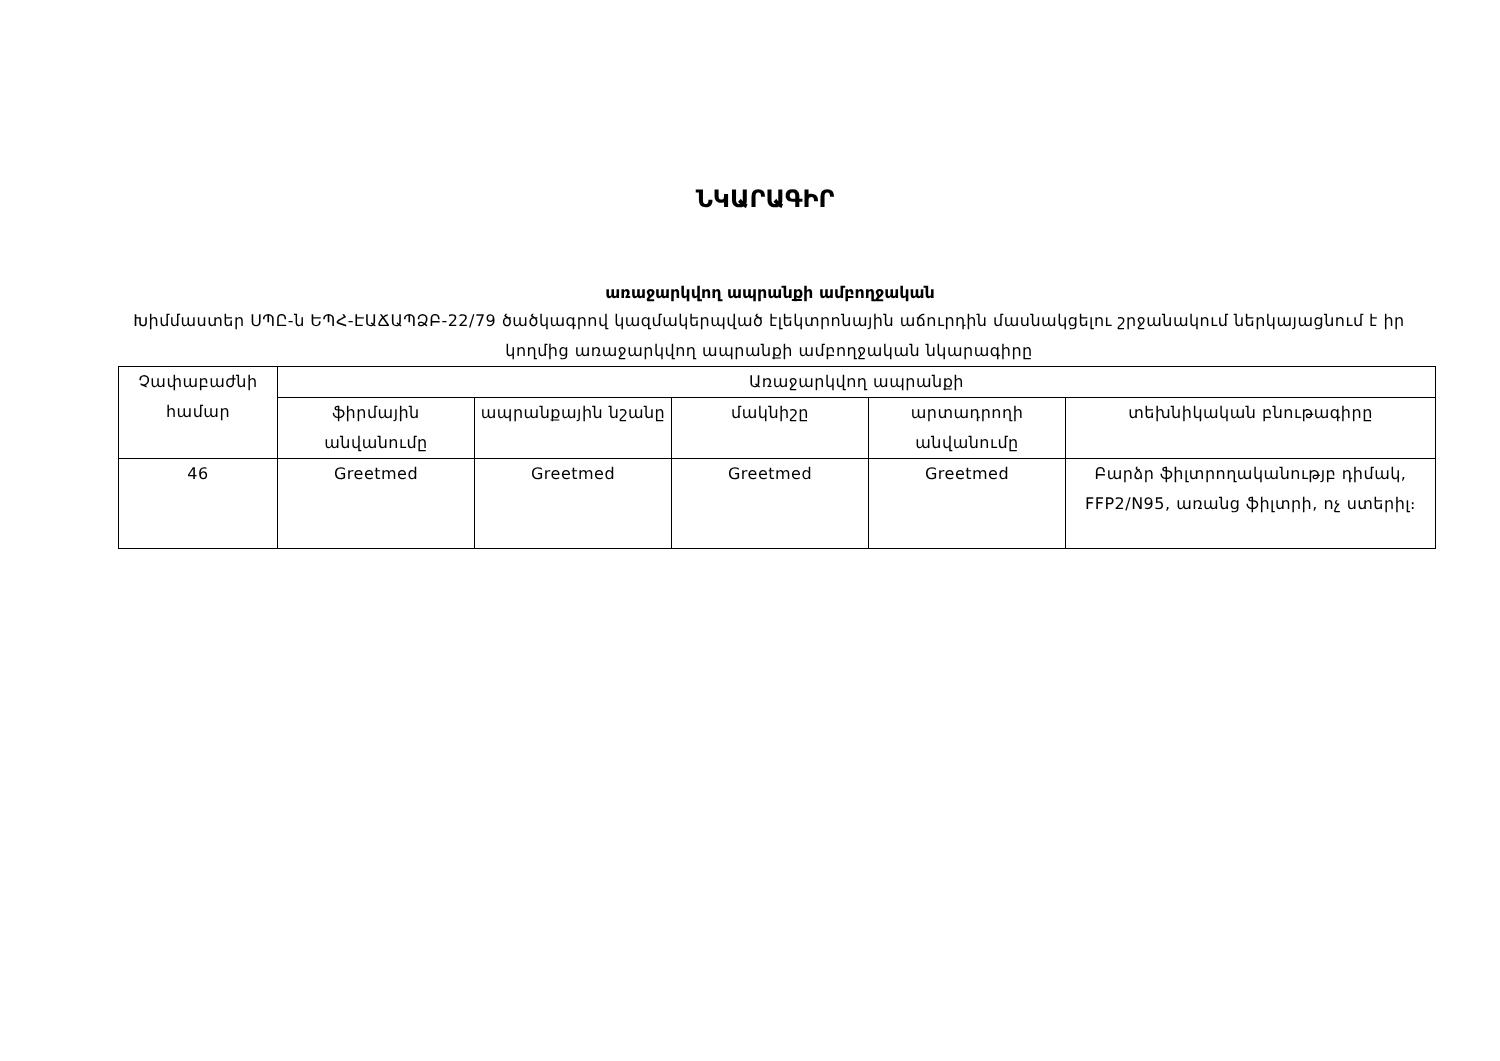ՆԿԱՐԱԳԻՐ
առաջարկվող ապրանքի ամբողջական
Խիմմաստեր ՍՊԸ-ն ԵՊՀ-ԷԱՃԱՊՁԲ-22/79 ծածկագրով կազմակերպված էլեկտրոնային աճուրդին մասնակցելու շրջանակում ներկայացնում է իր կողմից առաջարկվող ապրանքի ամբողջական նկարագիրը
| Չափաբաժնի համար | Առաջարկվող ապրանքի | | | | |
| --- | --- | --- | --- | --- | --- |
| | ֆիրմային անվանումը | ապրանքային նշանը | մակնիշը | արտադրողի անվանումը | տեխնիկական բնութագիրը |
| 46 | Greetmed | Greetmed | Greetmed | Greetmed | Բարձր ֆիլտրողականությբ դիմակ, FFP2/N95, առանց ֆիլտրի, ոչ ստերիլ։ |